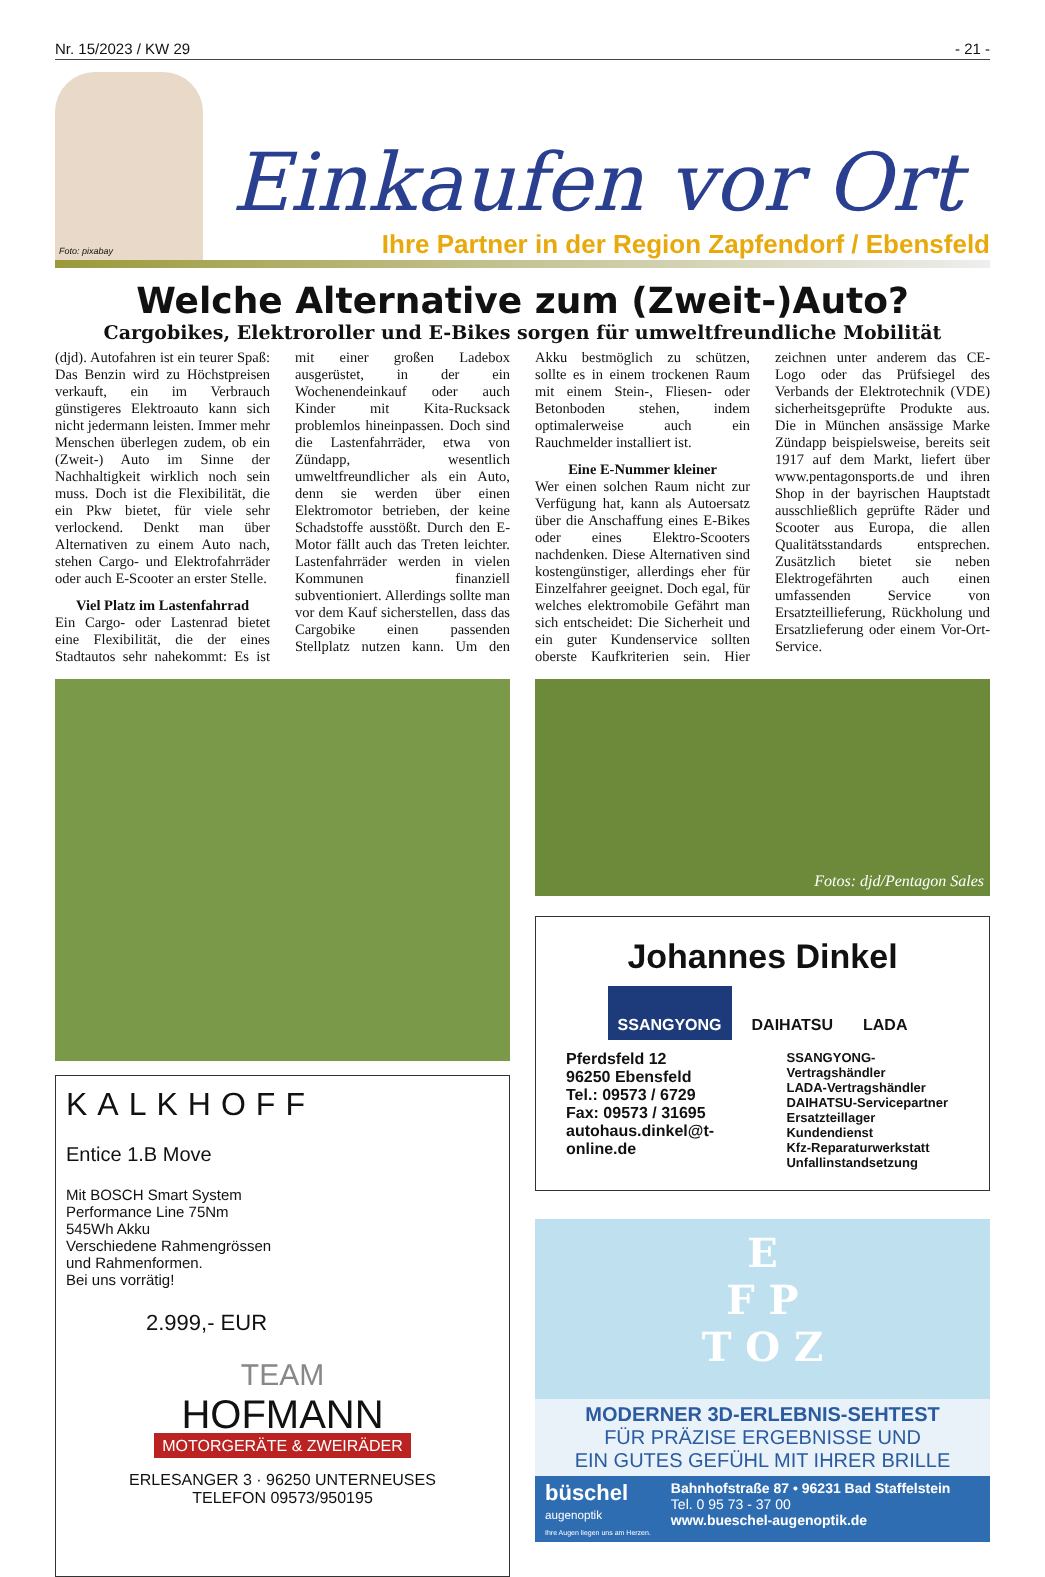Nr. 15/2023 / KW 29 - 21 -
Foto: pixabay
Einkaufen vor Ort
Ihre Partner in der Region Zapfendorf / Ebensfeld
Welche Alternative zum (Zweit-)Auto?
Cargobikes, Elektroroller und E-Bikes sorgen für umweltfreundliche Mobilität
(djd). Autofahren ist ein teurer Spaß: Das Benzin wird zu Höchstpreisen verkauft, ein im Verbrauch günstigeres Elektroauto kann sich nicht jedermann leisten. Immer mehr Menschen überlegen zudem, ob ein (Zweit-) Auto im Sinne der Nachhaltigkeit wirklich noch sein muss. Doch ist die Flexibilität, die ein Pkw bietet, für viele sehr verlockend. Denkt man über Alternativen zu einem Auto nach, stehen Cargo- und Elektrofahrräder oder auch E-Scooter an erster Stelle.
Viel Platz im Lastenfahrrad
Ein Cargo- oder Lastenrad bietet eine Flexibilität, die der eines Stadtautos sehr nahekommt: Es ist mit einer großen Ladebox ausgerüstet, in der ein Wochenendeinkauf oder auch Kinder mit Kita-Rucksack problemlos hineinpassen. Doch sind die Lastenfahrräder, etwa von Zündapp, wesentlich umweltfreundlicher als ein Auto, denn sie werden über einen Elektromotor betrieben, der keine Schadstoffe ausstößt. Durch den E-Motor fällt auch das Treten leichter. Lastenfahrräder werden in vielen Kommunen finanziell subventioniert. Allerdings sollte man vor dem Kauf sicherstellen, dass das Cargobike einen passenden Stellplatz nutzen kann. Um den Akku bestmöglich zu schützen, sollte es in einem trockenen Raum mit einem Stein-, Fliesen- oder Betonboden stehen, indem optimalerweise auch ein Rauchmelder installiert ist.
Eine E-Nummer kleiner
Wer einen solchen Raum nicht zur Verfügung hat, kann als Autoersatz über die Anschaffung eines E-Bikes oder eines Elektro-Scooters nachdenken. Diese Alternativen sind kostengünstiger, allerdings eher für Einzelfahrer geeignet. Doch egal, für welches elektromobile Gefährt man sich entscheidet: Die Sicherheit und ein guter Kundenservice sollten oberste Kaufkriterien sein. Hier zeichnen unter anderem das CE-Logo oder das Prüfsiegel des Verbands der Elektrotechnik (VDE) sicherheitsgeprüfte Produkte aus. Die in München ansässige Marke Zündapp beispielsweise, bereits seit 1917 auf dem Markt, liefert über www.pentagonsports.de und ihren Shop in der bayrischen Hauptstadt ausschließlich geprüfte Räder und Scooter aus Europa, die allen Qualitätsstandards entsprechen. Zusätzlich bietet sie neben Elektrogefährten auch einen umfassenden Service von Ersatzteillieferung, Rückholung und Ersatzlieferung oder einem Vor-Ort-Service.
KALKHOFF
Entice 1.B Move
Mit BOSCH Smart System
Performance Line 75Nm
545Wh Akku
Verschiedene Rahmengrössen
und Rahmenformen.
Bei uns vorrätig!
2.999,- EUR
TEAM
HOFMANN
MOTORGERÄTE & ZWEIRÄDER
ERLESANGER 3 · 96250 UNTERNEUSES
TELEFON 09573/950195
Fotos: djd/Pentagon Sales
Johannes Dinkel
SSANGYONG DAIHATSU LADA
Pferdsfeld 12
96250 Ebensfeld
Tel.: 09573 / 6729
Fax: 09573 / 31695
autohaus.dinkel@t-online.de
SSANGYONG-Vertragshändler
LADA-Vertragshändler
DAIHATSU-Servicepartner
Ersatzteillager
Kundendienst
Kfz-Reparaturwerkstatt
Unfallinstandsetzung
E
F P
T O Z
MODERNER 3D-ERLEBNIS-SEHTEST
FÜR PRÄZISE ERGEBNISSE UND
EIN GUTES GEFÜHL MIT IHRER BRILLE
büschel
augenoptik
Ihre Augen liegen uns am Herzen.
Bahnhofstraße 87 • 96231 Bad Staffelstein
Tel. 0 95 73 - 37 00
www.bueschel-augenoptik.de